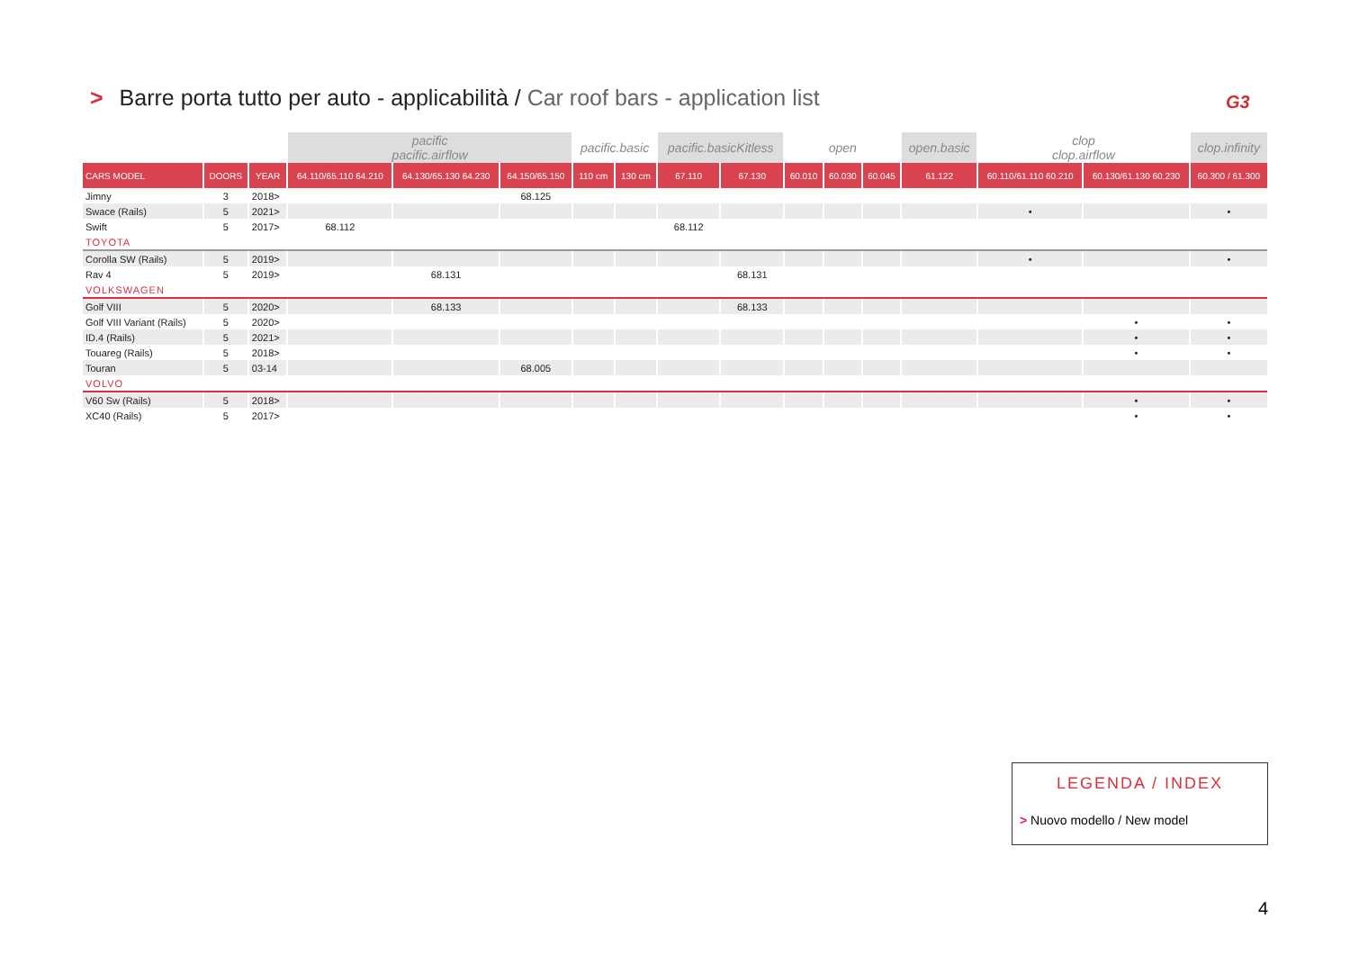> Barre porta tutto per auto - applicabilità / Car roof bars - application list
G3
| | | | pacific pacific.airflow | | | pacific.basic | | pacific.basicKitless | | open | | | open.basic | clop clop.airflow | | clop.infinity |
| CARS MODEL | DOORS | YEAR | 64.110/65.110 64.210 | 64.130/65.130 64.230 | 64.150/65.150 | 110 cm | 130 cm | 67.110 | 67.130 | 60.010 | 60.030 | 60.045 | 61.122 | 60.110/61.110 60.210 | 60.130/61.130 60.230 | 60.300 / 61.300 |
| Jimny | 3 | 2018> | | | 68.125 | | | | | | | | | | | |
| Swace (Rails) | 5 | 2021> | | | | | | | | | | | | • | | • |
| Swift | 5 | 2017> | 68.112 | | | | | 68.112 | | | | | | | | |
| TOYOTA | | | | | | | | | | | | | | | | |
| Corolla SW (Rails) | 5 | 2019> | | | | | | | | | | | | • | | • |
| Rav 4 | 5 | 2019> | | 68.131 | | | | | 68.131 | | | | | | | |
| VOLKSWAGEN | | | | | | | | | | | | | | | | |
| Golf VIII | 5 | 2020> | | 68.133 | | | | | 68.133 | | | | | | | |
| Golf VIII Variant (Rails) | 5 | 2020> | | | | | | | | | | | | | • | • |
| ID.4 (Rails) | 5 | 2021> | | | | | | | | | | | | | • | • |
| Touareg (Rails) | 5 | 2018> | | | | | | | | | | | | | • | • |
| Touran | 5 | 03-14 | | | 68.005 | | | | | | | | | | | |
| VOLVO | | | | | | | | | | | | | | | | |
| V60 Sw (Rails) | 5 | 2018> | | | | | | | | | | | | | • | • |
| XC40 (Rails) | 5 | 2017> | | | | | | | | | | | | | • | • |
LEGENDA / INDEX
> Nuovo modello / New model
4